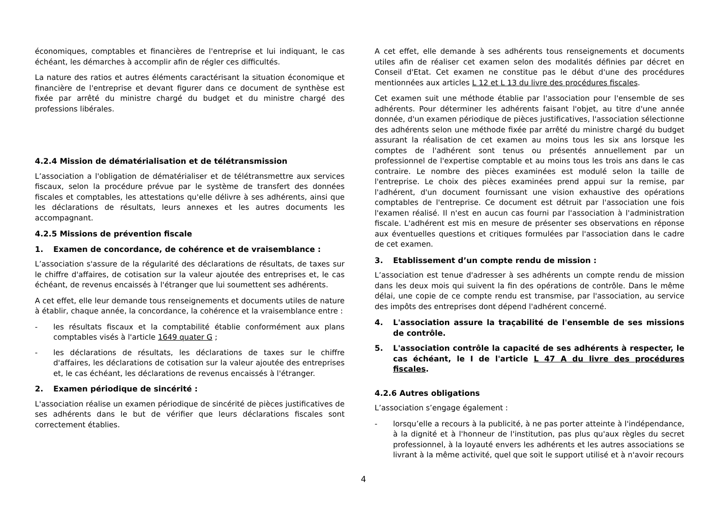économiques, comptables et financières de l'entreprise et lui indiquant, le cas échéant, les démarches à accomplir afin de régler ces difficultés.
La nature des ratios et autres éléments caractérisant la situation économique et financière de l'entreprise et devant figurer dans ce document de synthèse est fixée par arrêté du ministre chargé du budget et du ministre chargé des professions libérales.
4.2.4 Mission de dématérialisation et de télétransmission
L’association a l'obligation de dématérialiser et de télétransmettre aux services fiscaux, selon la procédure prévue par le système de transfert des données fiscales et comptables, les attestations qu'elle délivre à ses adhérents, ainsi que les déclarations de résultats, leurs annexes et les autres documents les accompagnant.
4.2.5 Missions de prévention fiscale
1. Examen de concordance, de cohérence et de vraisemblance :
L’association s'assure de la régularité des déclarations de résultats, de taxes sur le chiffre d'affaires, de cotisation sur la valeur ajoutée des entreprises et, le cas échéant, de revenus encaissés à l'étranger que lui soumettent ses adhérents.
A cet effet, elle leur demande tous renseignements et documents utiles de nature à établir, chaque année, la concordance, la cohérence et la vraisemblance entre :
- les résultats fiscaux et la comptabilité établie conformément aux plans comptables visés à l'article 1649 quater G ;
- les déclarations de résultats, les déclarations de taxes sur le chiffre d'affaires, les déclarations de cotisation sur la valeur ajoutée des entreprises et, le cas échéant, les déclarations de revenus encaissés à l'étranger.
2. Examen périodique de sincérité :
L'association réalise un examen périodique de sincérité de pièces justificatives de ses adhérents dans le but de vérifier que leurs déclarations fiscales sont correctement établies.
A cet effet, elle demande à ses adhérents tous renseignements et documents utiles afin de réaliser cet examen selon des modalités définies par décret en Conseil d'Etat. Cet examen ne constitue pas le début d'une des procédures mentionnées aux articles L 12 et L 13 du livre des procédures fiscales.
Cet examen suit une méthode établie par l'association pour l'ensemble de ses adhérents. Pour déterminer les adhérents faisant l'objet, au titre d'une année donnée, d'un examen périodique de pièces justificatives, l'association sélectionne des adhérents selon une méthode fixée par arrêté du ministre chargé du budget assurant la réalisation de cet examen au moins tous les six ans lorsque les comptes de l'adhérent sont tenus ou présentés annuellement par un professionnel de l'expertise comptable et au moins tous les trois ans dans le cas contraire. Le nombre des pièces examinées est modulé selon la taille de l'entreprise. Le choix des pièces examinées prend appui sur la remise, par l'adhérent, d'un document fournissant une vision exhaustive des opérations comptables de l'entreprise. Ce document est détruit par l'association une fois l'examen réalisé. Il n'est en aucun cas fourni par l'association à l'administration fiscale. L'adhérent est mis en mesure de présenter ses observations en réponse aux éventuelles questions et critiques formulées par l'association dans le cadre de cet examen.
3. Etablissement d’un compte rendu de mission :
L’association est tenue d'adresser à ses adhérents un compte rendu de mission dans les deux mois qui suivent la fin des opérations de contrôle. Dans le même délai, une copie de ce compte rendu est transmise, par l'association, au service des impôts des entreprises dont dépend l'adhérent concerné.
4. L'association assure la traçabilité de l'ensemble de ses missions de contrôle.
5. L'association contrôle la capacité de ses adhérents à respecter, le cas échéant, le I de l'article L 47 A du livre des procédures fiscales.
4.2.6 Autres obligations
L’association s’engage également :
- lorsqu’elle a recours à la publicité, à ne pas porter atteinte à l'indépendance, à la dignité et à l'honneur de l'institution, pas plus qu'aux règles du secret professionnel, à la loyauté envers les adhérents et les autres associations se livrant à la même activité, quel que soit le support utilisé et à n'avoir recours
4